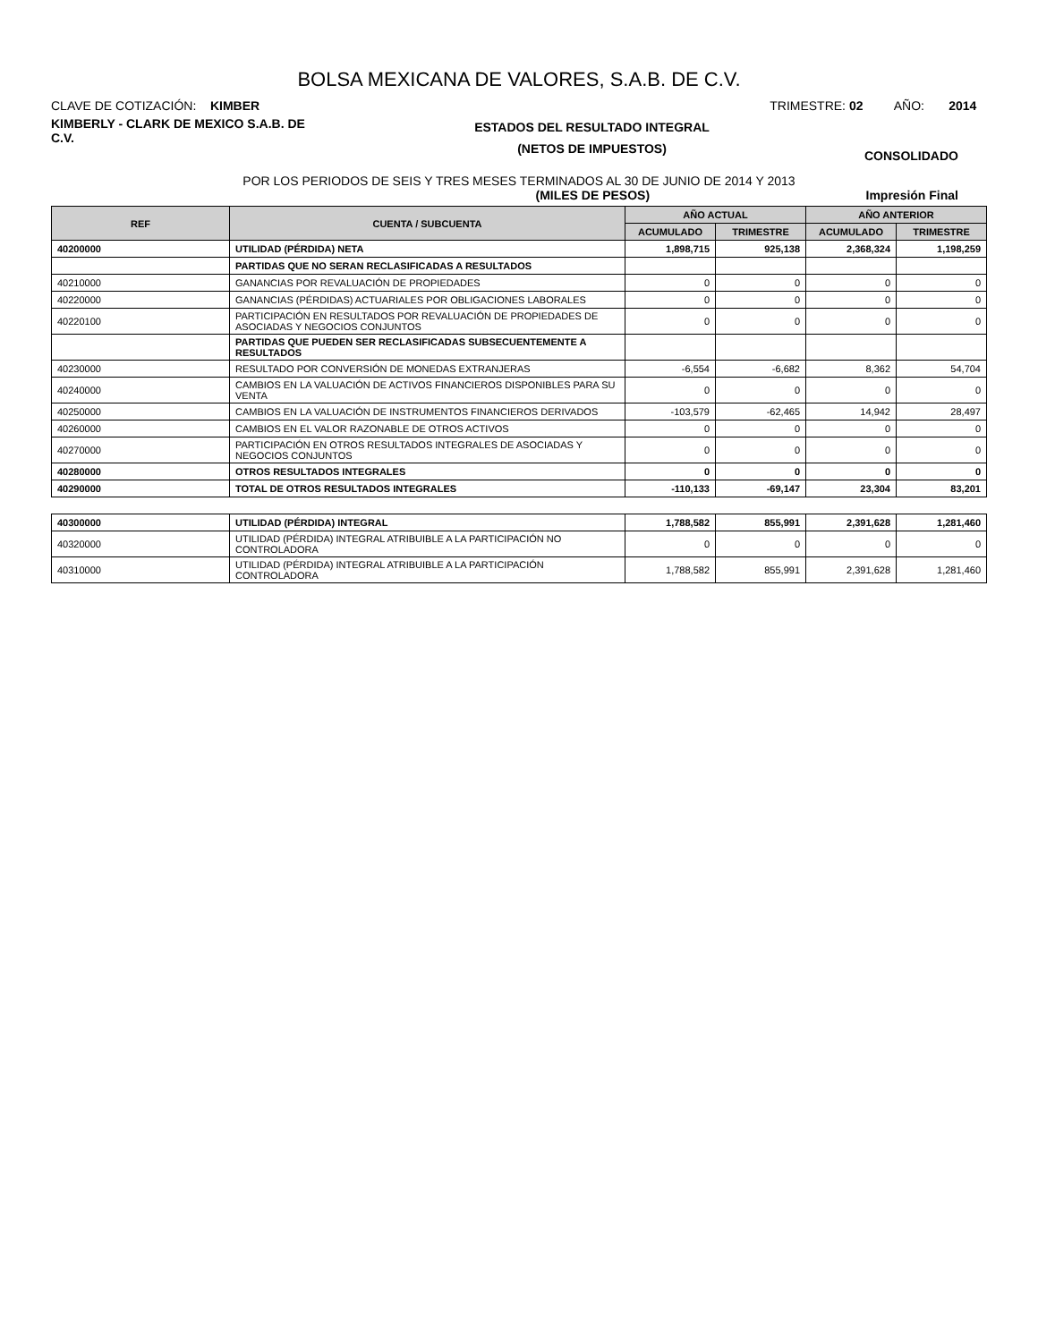BOLSA MEXICANA DE VALORES, S.A.B. DE C.V.
CLAVE DE COTIZACIÓN: KIMBER TRIMESTRE: 02 AÑO: 2014
KIMBERLY - CLARK DE MEXICO S.A.B. DE C.V.
ESTADOS DEL RESULTADO INTEGRAL
(NETOS DE IMPUESTOS)
CONSOLIDADO
POR LOS PERIODOS DE SEIS Y TRES MESES TERMINADOS AL 30 DE JUNIO DE 2014 Y 2013
(MILES DE PESOS) Impresión Final
| REF | CUENTA / SUBCUENTA | AÑO ACTUAL | | AÑO ANTERIOR | |
| --- | --- | --- | --- | --- | --- |
| | | ACUMULADO | TRIMESTRE | ACUMULADO | TRIMESTRE |
| 40200000 | UTILIDAD (PÉRDIDA) NETA | 1,898,715 | 925,138 | 2,368,324 | 1,198,259 |
| | PARTIDAS QUE NO SERAN RECLASIFICADAS A RESULTADOS | | | | |
| 40210000 | GANANCIAS POR REVALUACIÓN DE PROPIEDADES | 0 | 0 | 0 | 0 |
| 40220000 | GANANCIAS (PÉRDIDAS) ACTUARIALES POR OBLIGACIONES LABORALES | 0 | 0 | 0 | 0 |
| 40220100 | PARTICIPACIÓN EN RESULTADOS POR REVALUACIÓN DE PROPIEDADES DE ASOCIADAS Y NEGOCIOS CONJUNTOS | 0 | 0 | 0 | 0 |
| | PARTIDAS QUE PUEDEN SER RECLASIFICADAS SUBSECUENTEMENTE A RESULTADOS | | | | |
| 40230000 | RESULTADO POR CONVERSIÓN DE MONEDAS EXTRANJERAS | -6,554 | -6,682 | 8,362 | 54,704 |
| 40240000 | CAMBIOS EN LA VALUACIÓN DE ACTIVOS FINANCIEROS DISPONIBLES PARA SU VENTA | 0 | 0 | 0 | 0 |
| 40250000 | CAMBIOS EN LA VALUACIÓN DE INSTRUMENTOS FINANCIEROS DERIVADOS | -103,579 | -62,465 | 14,942 | 28,497 |
| 40260000 | CAMBIOS EN EL VALOR RAZONABLE DE OTROS ACTIVOS | 0 | 0 | 0 | 0 |
| 40270000 | PARTICIPACIÓN EN OTROS RESULTADOS INTEGRALES DE ASOCIADAS Y NEGOCIOS CONJUNTOS | 0 | 0 | 0 | 0 |
| 40280000 | OTROS RESULTADOS INTEGRALES | 0 | 0 | 0 | 0 |
| 40290000 | TOTAL DE OTROS RESULTADOS INTEGRALES | -110,133 | -69,147 | 23,304 | 83,201 |
| 40300000 | UTILIDAD (PÉRDIDA) INTEGRAL | 1,788,582 | 855,991 | 2,391,628 | 1,281,460 |
| 40320000 | UTILIDAD (PÉRDIDA) INTEGRAL ATRIBUIBLE A LA PARTICIPACIÓN NO CONTROLADORA | 0 | 0 | 0 | 0 |
| 40310000 | UTILIDAD (PÉRDIDA) INTEGRAL ATRIBUIBLE A LA PARTICIPACIÓN CONTROLADORA | 1,788,582 | 855,991 | 2,391,628 | 1,281,460 |